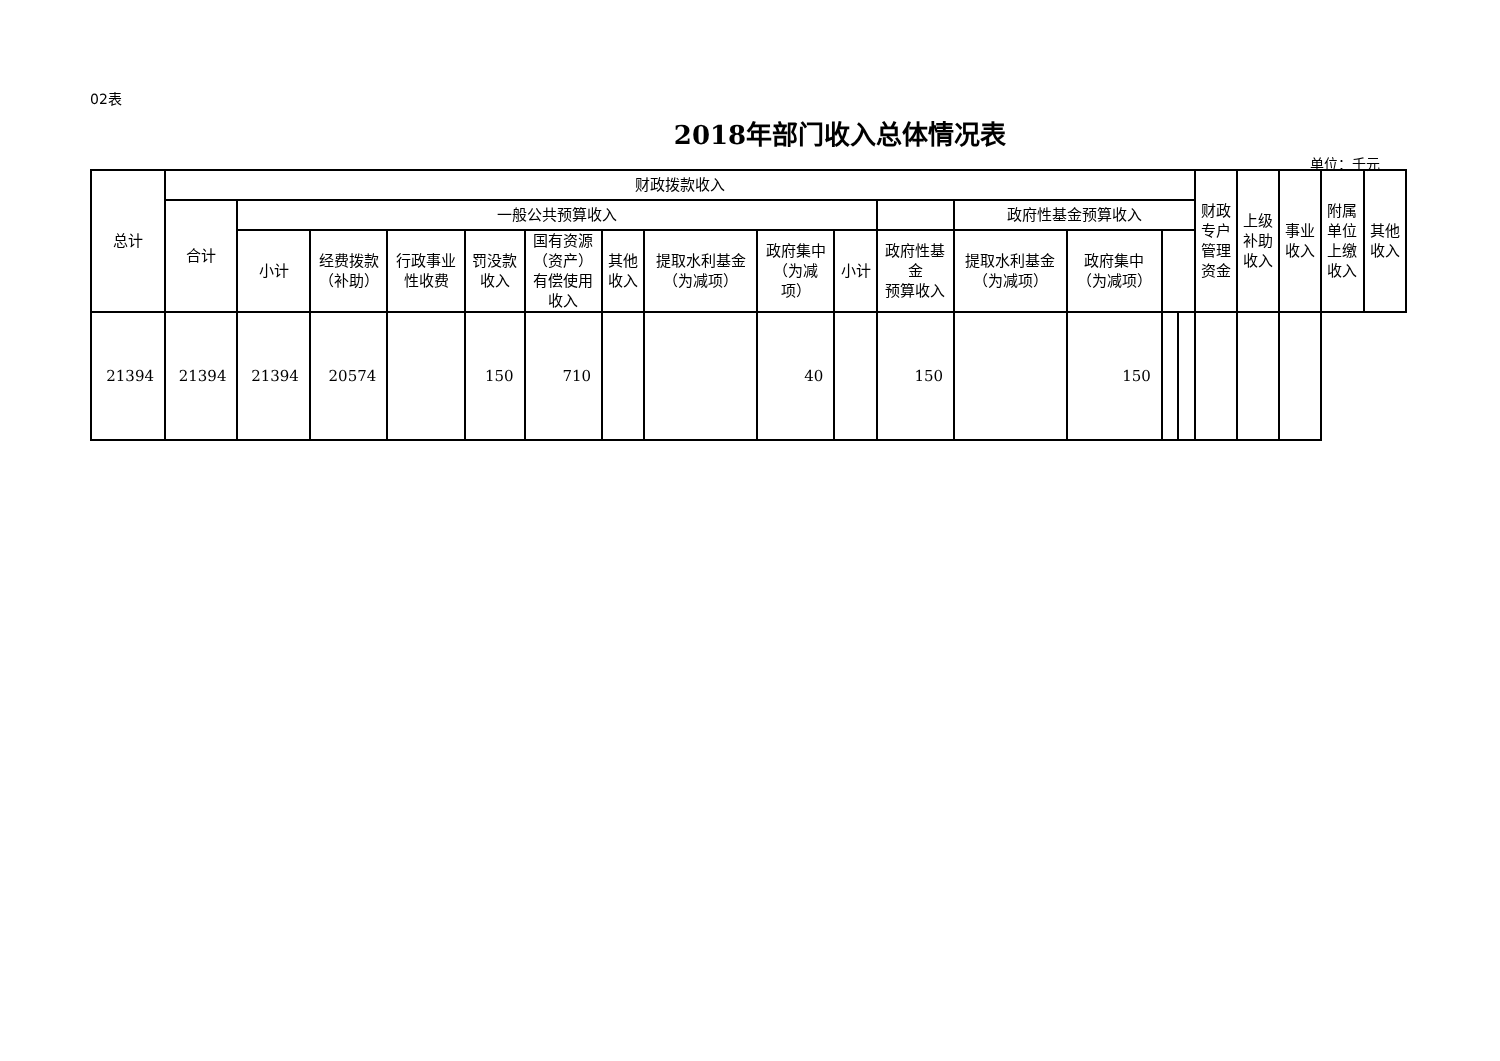02表
2018年部门收入总体情况表
单位：千元
| 总计 | 财政拨款收入 | | | | | | | | | | | | | | | 财政 专户 管理 资金 | 上级 补助 收入 | 事业 收入 | 附属 单位 上缴 收入 | 其他 收入 |
| --- | --- | --- | --- | --- | --- | --- | --- | --- | --- | --- | --- | --- | --- | --- | --- | --- | --- | --- | --- | --- |
| | 合计 | 一般公共预算收入 | | | | | | | | | | 政府性基金预算收入 | | | | | | | | |
| | | 小计 | 经费拨款 （补助） | 行政事业 性收费 | 罚没款 收入 | 国有资源 （资产） 有偿使用 收入 | 其他 收入 | 提取水利基金 （为减项） | 政府集中 （为减 项） | 小计 | 政府性基 金 预算收入 | 提取水利基金 （为减项） | 政府集中 （为减项） | | | | | | | |
| 21394 | 21394 | 21394 | 20574 | | 150 | 710 | | | 40 | | 150 | | 150 | | | | | | | |